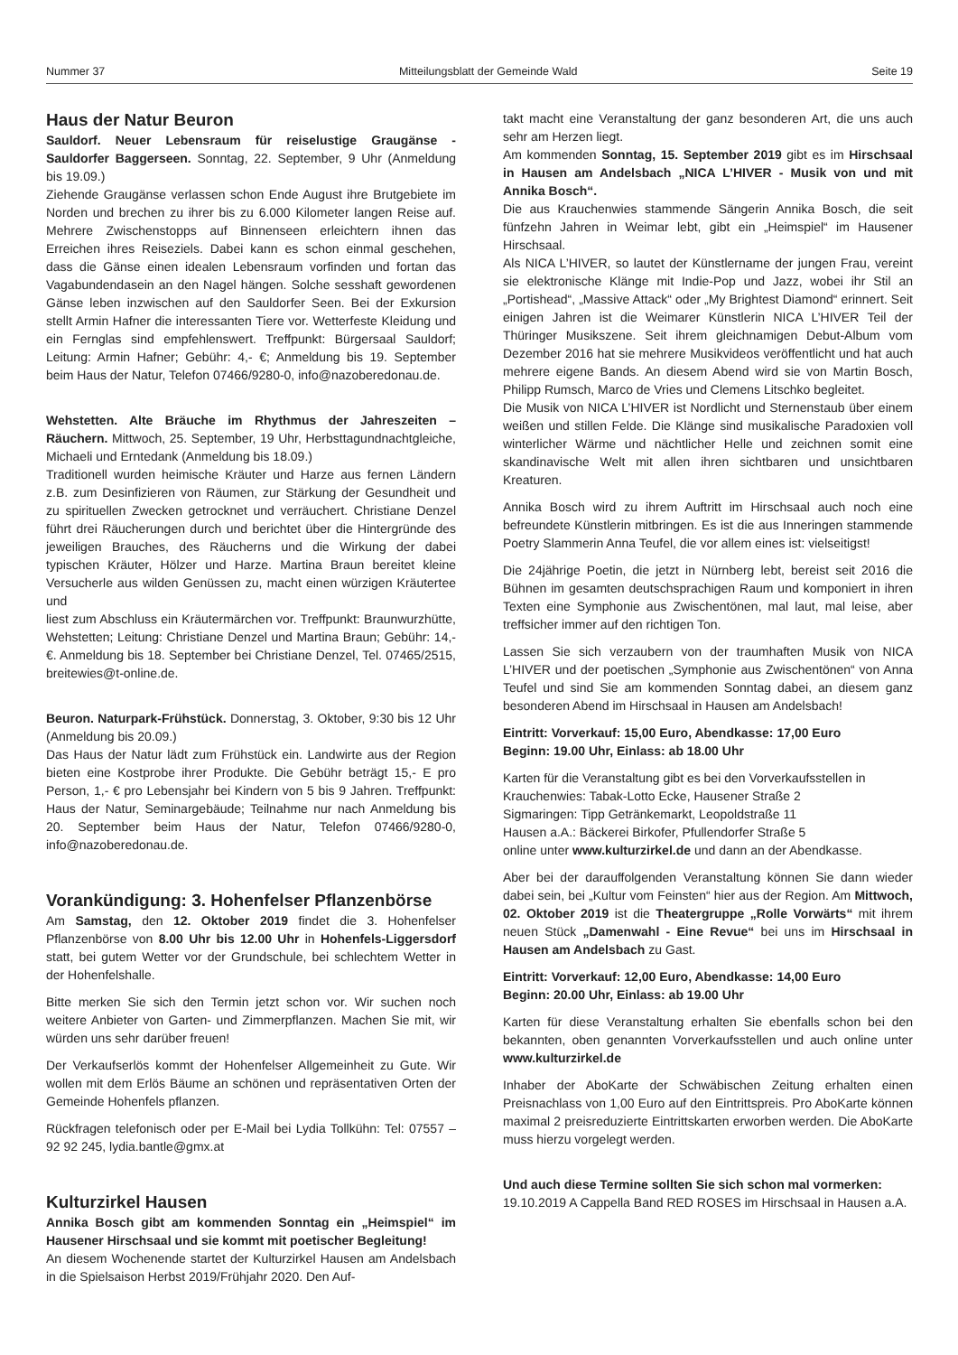Nummer 37 Mitteilungsblatt der Gemeinde Wald Seite 19
Haus der Natur Beuron
Sauldorf. Neuer Lebensraum für reiselustige Graugänse - Sauldorfer Baggerseen. Sonntag, 22. September, 9 Uhr (Anmeldung bis 19.09.)
Ziehende Graugänse verlassen schon Ende August ihre Brutgebiete im Norden und brechen zu ihrer bis zu 6.000 Kilometer langen Reise auf. Mehrere Zwischenstopps auf Binnenseen erleichtern ihnen das Erreichen ihres Reiseziels. Dabei kann es schon einmal geschehen, dass die Gänse einen idealen Lebensraum vorfinden und fortan das Vagabundendasein an den Nagel hängen. Solche sesshaft gewordenen Gänse leben inzwischen auf den Sauldorfer Seen. Bei der Exkursion stellt Armin Hafner die interessanten Tiere vor. Wetterfeste Kleidung und ein Fernglas sind empfehlenswert. Treffpunkt: Bürgersaal Sauldorf; Leitung: Armin Hafner; Gebühr: 4,- €; Anmeldung bis 19. September beim Haus der Natur, Telefon 07466/9280-0, info@nazoberedonau.de.
Wehstetten. Alte Bräuche im Rhythmus der Jahreszeiten – Räuchern. Mittwoch, 25. September, 19 Uhr, Herbsttagundnachtgleiche, Michaeli und Erntedank (Anmeldung bis 18.09.)
Traditionell wurden heimische Kräuter und Harze aus fernen Ländern z.B. zum Desinfizieren von Räumen, zur Stärkung der Gesundheit und zu spirituellen Zwecken getrocknet und verräuchert. Christiane Denzel führt drei Räucherungen durch und berichtet über die Hintergründe des jeweiligen Brauches, des Räucherns und die Wirkung der dabei typischen Kräuter, Hölzer und Harze. Martina Braun bereitet kleine Versucherle aus wilden Genüssen zu, macht einen würzigen Kräutertee und
liest zum Abschluss ein Kräutermärchen vor. Treffpunkt: Braunwurzhütte, Wehstetten; Leitung: Christiane Denzel und Martina Braun; Gebühr: 14,- €. Anmeldung bis 18. September bei Christiane Denzel, Tel. 07465/2515, breitewies@t-online.de.
Beuron. Naturpark-Frühstück. Donnerstag, 3. Oktober, 9:30 bis 12 Uhr (Anmeldung bis 20.09.)
Das Haus der Natur lädt zum Frühstück ein. Landwirte aus der Region bieten eine Kostprobe ihrer Produkte. Die Gebühr beträgt 15,- E pro Person, 1,- € pro Lebensjahr bei Kindern von 5 bis 9 Jahren. Treffpunkt: Haus der Natur, Seminargebäude; Teilnahme nur nach Anmeldung bis 20. September beim Haus der Natur, Telefon 07466/9280-0, info@nazoberedonau.de.
Vorankündigung: 3. Hohenfelser Pflanzenbörse
Am Samstag, den 12. Oktober 2019 findet die 3. Hohenfelser Pflanzenbörse von 8.00 Uhr bis 12.00 Uhr in Hohenfels-Liggersdorf statt, bei gutem Wetter vor der Grundschule, bei schlechtem Wetter in der Hohenfelshalle.
Bitte merken Sie sich den Termin jetzt schon vor. Wir suchen noch weitere Anbieter von Garten- und Zimmerpflanzen. Machen Sie mit, wir würden uns sehr darüber freuen!
Der Verkaufserlös kommt der Hohenfelser Allgemeinheit zu Gute. Wir wollen mit dem Erlös Bäume an schönen und repräsentativen Orten der Gemeinde Hohenfels pflanzen.
Rückfragen telefonisch oder per E-Mail bei Lydia Tollkühn: Tel: 07557 – 92 92 245, lydia.bantle@gmx.at
Kulturzirkel Hausen
Annika Bosch gibt am kommenden Sonntag ein „Heimspiel“ im Hausener Hirschsaal und sie kommt mit poetischer Begleitung!
An diesem Wochenende startet der Kulturzirkel Hausen am Andelsbach in die Spielsaison Herbst 2019/Frühjahr 2020. Den Auf-
takt macht eine Veranstaltung der ganz besonderen Art, die uns auch sehr am Herzen liegt.
Am kommenden Sonntag, 15. September 2019 gibt es im Hirschsaal in Hausen am Andelsbach „NICA L’HIVER - Musik von und mit Annika Bosch“.
Die aus Krauchenwies stammende Sängerin Annika Bosch, die seit fünfzehn Jahren in Weimar lebt, gibt ein „Heimspiel“ im Hausener Hirschsaal.
Als NICA L’HIVER, so lautet der Künstlername der jungen Frau, vereint sie elektronische Klänge mit Indie-Pop und Jazz, wobei ihr Stil an „Portishead“, „Massive Attack“ oder „My Brightest Diamond“ erinnert. Seit einigen Jahren ist die Weimarer Künstlerin NICA L’HIVER Teil der Thüringer Musikszene. Seit ihrem gleichnamigen Debut-Album vom Dezember 2016 hat sie mehrere Musikvideos veröffentlicht und hat auch mehrere eigene Bands. An diesem Abend wird sie von Martin Bosch, Philipp Rumsch, Marco de Vries und Clemens Litschko begleitet.
Die Musik von NICA L’HIVER ist Nordlicht und Sternenstaub über einem weißen und stillen Felde. Die Klänge sind musikalische Paradoxien voll winterlicher Wärme und nächtlicher Helle und zeichnen somit eine skandinavische Welt mit allen ihren sichtbaren und unsichtbaren Kreaturen.
Annika Bosch wird zu ihrem Auftritt im Hirschsaal auch noch eine befreundete Künstlerin mitbringen. Es ist die aus Inneringen stammende Poetry Slammerin Anna Teufel, die vor allem eines ist: vielseitigst!
Die 24jährige Poetin, die jetzt in Nürnberg lebt, bereist seit 2016 die Bühnen im gesamten deutschsprachigen Raum und komponiert in ihren Texten eine Symphonie aus Zwischentönen, mal laut, mal leise, aber treffsicher immer auf den richtigen Ton.
Lassen Sie sich verzaubern von der traumhaften Musik von NICA L’HIVER und der poetischen „Symphonie aus Zwischentönen“ von Anna Teufel und sind Sie am kommenden Sonntag dabei, an diesem ganz besonderen Abend im Hirschsaal in Hausen am Andelsbach!
Eintritt: Vorverkauf: 15,00 Euro, Abendkasse: 17,00 Euro
Beginn: 19.00 Uhr, Einlass: ab 18.00 Uhr
Karten für die Veranstaltung gibt es bei den Vorverkaufsstellen in
Krauchenwies: Tabak-Lotto Ecke, Hausener Straße 2
Sigmaringen: Tipp Getränkemarkt, Leopoldstraße 11
Hausen a.A.: Bäckerei Birkofer, Pfullendorfer Straße 5
online unter www.kulturzirkel.de und dann an der Abendkasse.
Aber bei der darauffolgenden Veranstaltung können Sie dann wieder dabei sein, bei „Kultur vom Feinsten“ hier aus der Region. Am Mittwoch, 02. Oktober 2019 ist die Theatergruppe „Rolle Vorwärts“ mit ihrem neuen Stück „Damenwahl - Eine Revue“ bei uns im Hirschsaal in Hausen am Andelsbach zu Gast.
Eintritt: Vorverkauf: 12,00 Euro, Abendkasse: 14,00 Euro
Beginn: 20.00 Uhr, Einlass: ab 19.00 Uhr
Karten für diese Veranstaltung erhalten Sie ebenfalls schon bei den bekannten, oben genannten Vorverkaufsstellen und auch online unter www.kulturzirkel.de
Inhaber der AboKarte der Schwäbischen Zeitung erhalten einen Preisnachlass von 1,00 Euro auf den Eintrittspreis. Pro AboKarte können maximal 2 preisreduzierte Eintrittskarten erworben werden. Die AboKarte muss hierzu vorgelegt werden.
Und auch diese Termine sollten Sie sich schon mal vormerken:
19.10.2019 A Cappella Band RED ROSES im Hirschsaal in Hausen a.A.